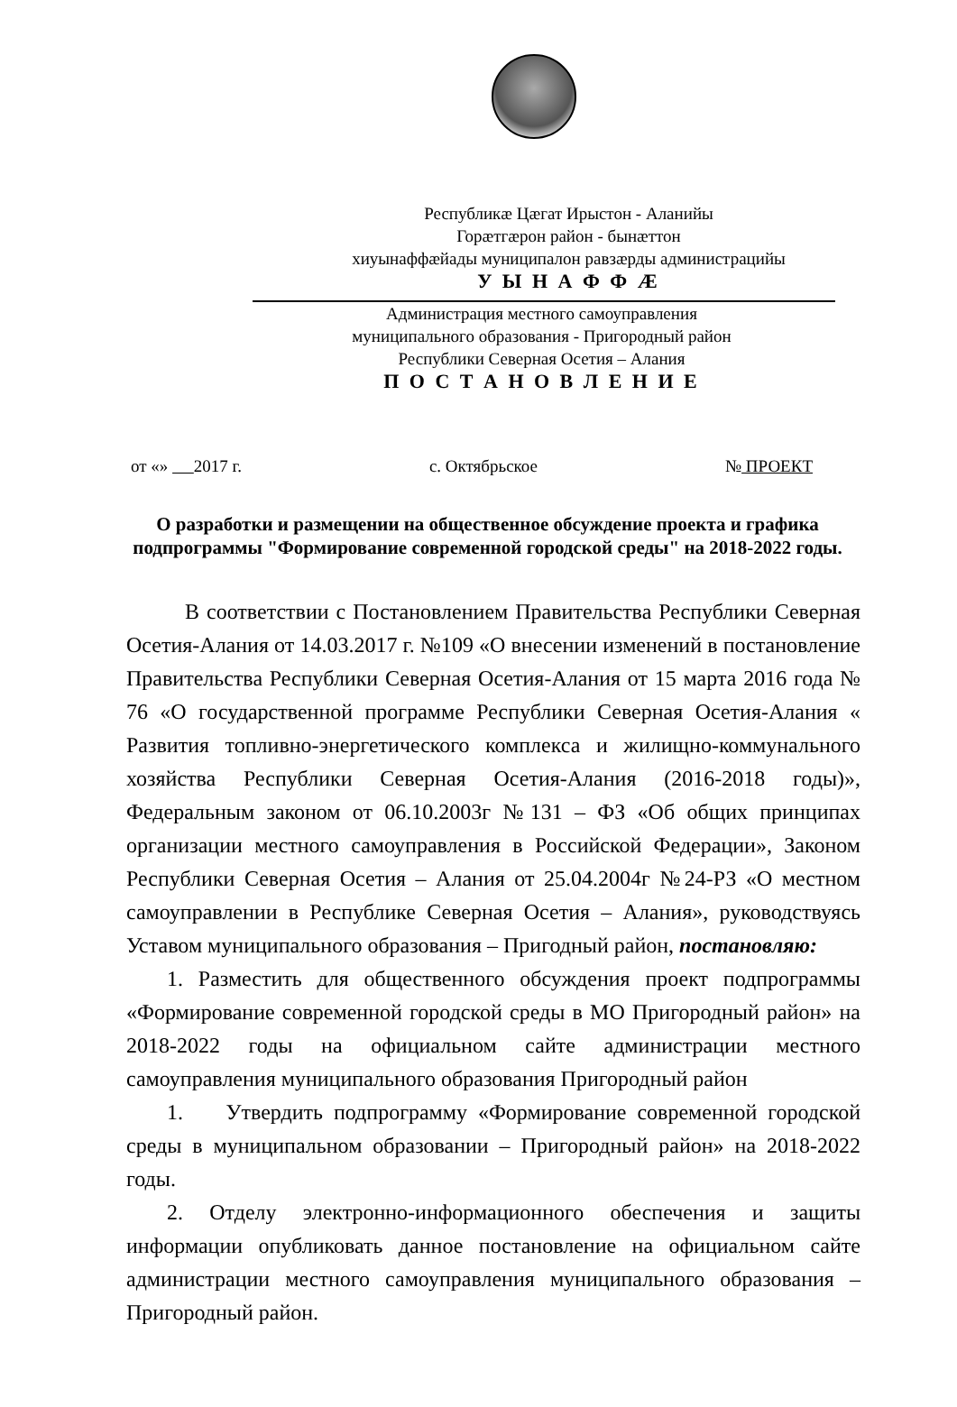Республикæ Цæгат Ирыстон - Аланийы
Горæтгæрон район - бынæттон
хиуынаффæйады муниципалон равзæрды администрацийы
У Ы Н А Ф Ф Æ
Администрация местного самоуправления
муниципального образования - Пригородный район
Республики Северная Осетия – Алания
П О С Т А Н О В Л Е Н И Е
от «» 2017 г. с. Октябрьское № ПРОЕКТ
О разработки и размещении на общественное обсуждение проекта и графика подпрограммы "Формирование современной городской среды" на 2018-2022 годы.
В соответствии с Постановлением Правительства Республики Северная Осетия-Алания от 14.03.2017 г. №109 «О внесении изменений в постановление Правительства Республики Северная Осетия-Алания от 15 марта 2016 года № 76 «О государственной программе Республики Северная Осетия-Алания « Развития топливно-энергетического комплекса и жилищно-коммунального хозяйства Республики Северная Осетия-Алания (2016-2018 годы)», Федеральным законом от 06.10.2003г №131 – ФЗ «Об общих принципах организации местного самоуправления в Российской Федерации», Законом Республики Северная Осетия – Алания от 25.04.2004г №24-РЗ «О местном самоуправлении в Республике Северная Осетия – Алания», руководствуясь Уставом муниципального образования – Пригодный район, постановляю:
1. Разместить для общественного обсуждения проект подпрограммы «Формирование современной городской среды в МО Пригородный район» на 2018-2022 годы на официальном сайте администрации местного самоуправления муниципального образования Пригородный район
1. Утвердить подпрограмму «Формирование современной городской среды в муниципальном образовании – Пригородный район» на 2018-2022 годы.
2. Отделу электронно-информационного обеспечения и защиты информации опубликовать данное постановление на официальном сайте администрации местного самоуправления муниципального образования – Пригородный район.